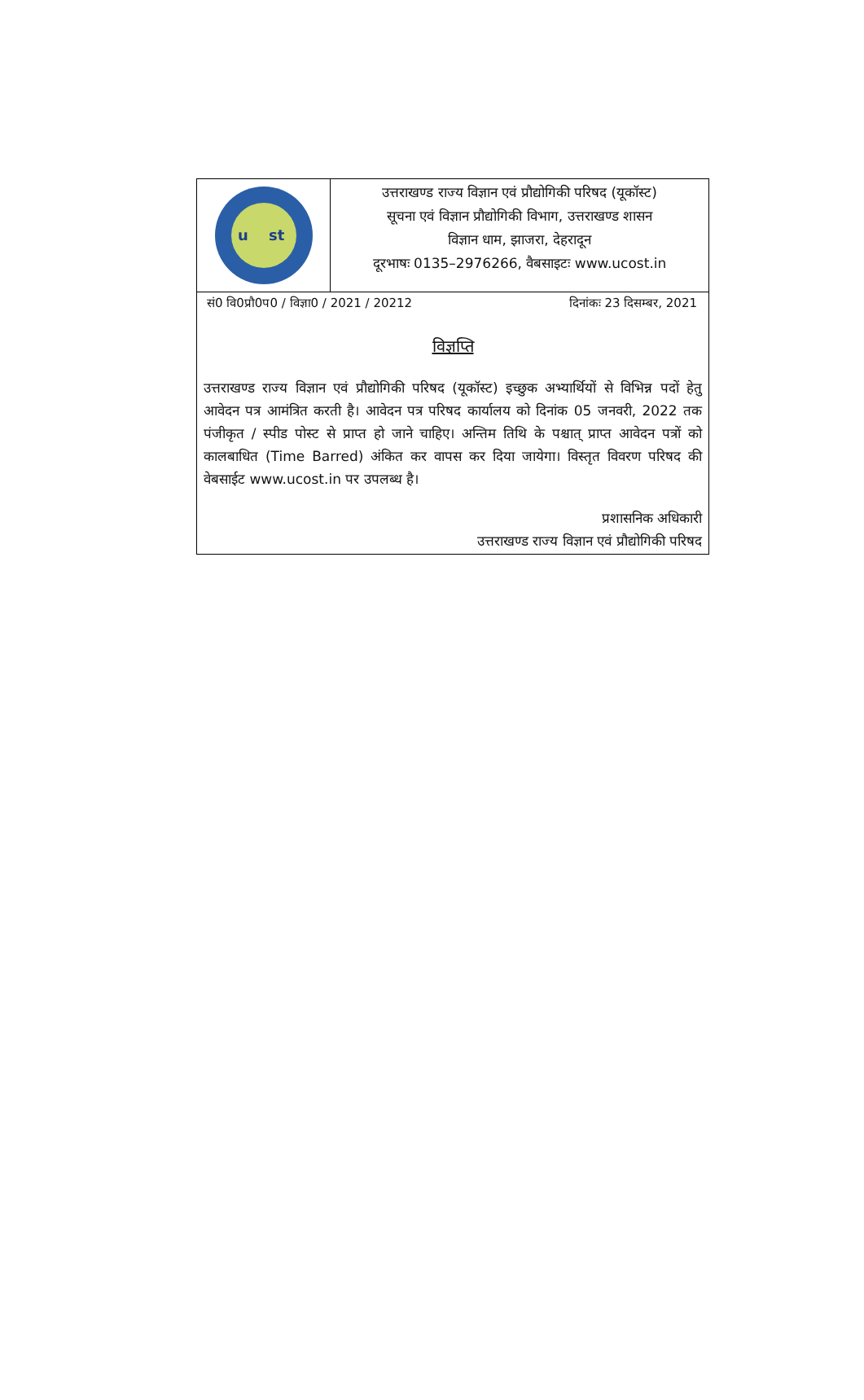u
st
उत्तराखण्ड राज्य विज्ञान एवं प्रौद्योगिकी परिषद (यूकॉस्ट)
सूचना एवं विज्ञान प्रौद्योगिकी विभाग, उत्तराखण्ड शासन
विज्ञान धाम, झाजरा, देहरादून
दूरभाषः 0135–2976266, वैबसाइटः www.ucost.in
सं0 वि0प्रौ0प0 / विज्ञा0 / 2021 / 20212 दिनांकः 23 दिसम्बर, 2021
विज्ञप्ति
उत्तराखण्ड राज्य विज्ञान एवं प्रौद्योगिकी परिषद (यूकॉस्ट) इच्छुक अभ्यार्थियों से विभिन्न पदों हेतु आवेदन पत्र आमंत्रित करती है। आवेदन पत्र परिषद कार्यालय को दिनांक 05 जनवरी, 2022 तक पंजीकृत / स्पीड पोस्ट से प्राप्त हो जाने चाहिए। अन्तिम तिथि के पश्चात् प्राप्त आवेदन पत्रों को कालबाधित (Time Barred) अंकित कर वापस कर दिया जायेगा। विस्तृत विवरण परिषद की वेबसाईट www.ucost.in पर उपलब्ध है।
प्रशासनिक अधिकारी
उत्तराखण्ड राज्य विज्ञान एवं प्रौद्योगिकी परिषद